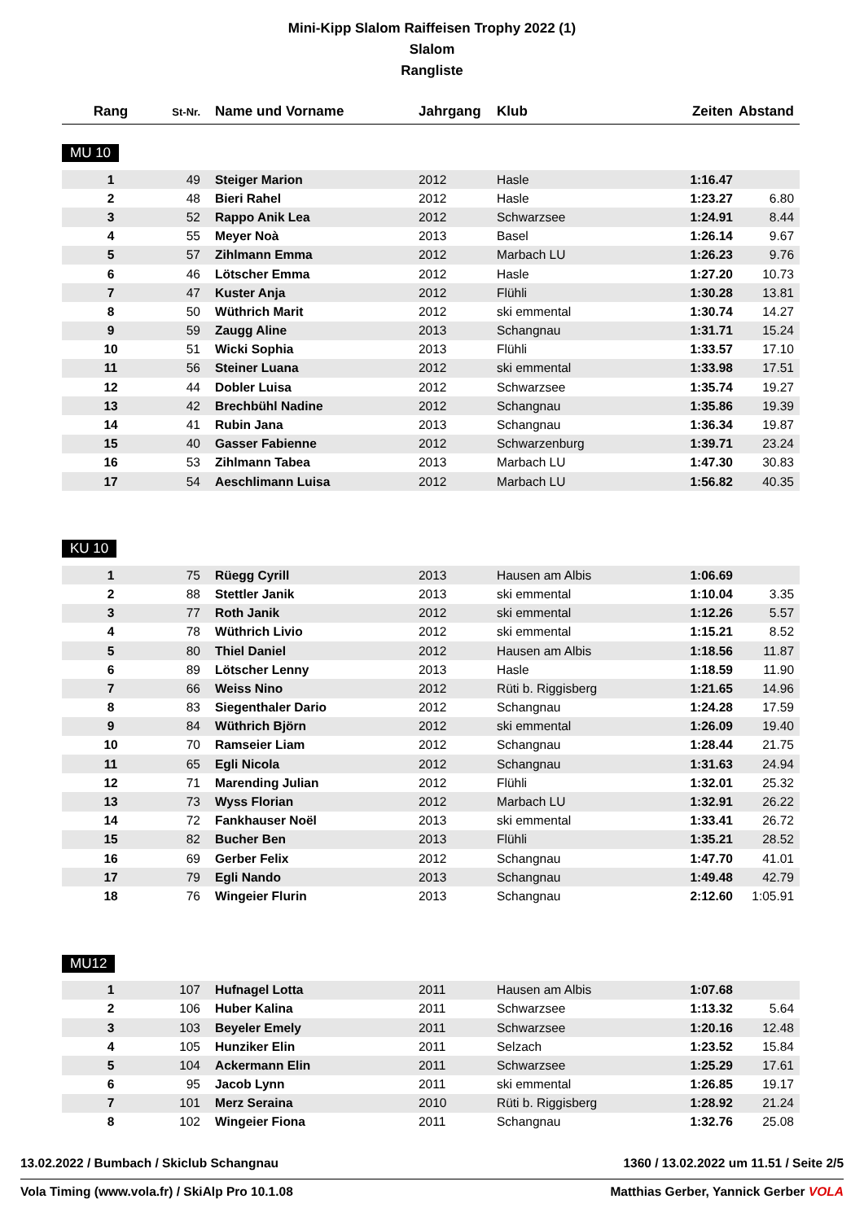Mini-Kipp Slalom Raiffeisen Trophy 2022 (1)
Slalom
Rangliste
| Rang | St-Nr. | Name und Vorname | Jahrgang | Klub | Zeiten | Abstand |
| --- | --- | --- | --- | --- | --- | --- |
MU 10
| 1 | 49 | Steiger Marion | 2012 | Hasle | 1:16.47 | |
| 2 | 48 | Bieri Rahel | 2012 | Hasle | 1:23.27 | 6.80 |
| 3 | 52 | Rappo Anik Lea | 2012 | Schwarzsee | 1:24.91 | 8.44 |
| 4 | 55 | Meyer Noà | 2013 | Basel | 1:26.14 | 9.67 |
| 5 | 57 | Zihlmann Emma | 2012 | Marbach LU | 1:26.23 | 9.76 |
| 6 | 46 | Lötscher Emma | 2012 | Hasle | 1:27.20 | 10.73 |
| 7 | 47 | Kuster Anja | 2012 | Flühli | 1:30.28 | 13.81 |
| 8 | 50 | Wüthrich Marit | 2012 | ski emmental | 1:30.74 | 14.27 |
| 9 | 59 | Zaugg Aline | 2013 | Schangnau | 1:31.71 | 15.24 |
| 10 | 51 | Wicki Sophia | 2013 | Flühli | 1:33.57 | 17.10 |
| 11 | 56 | Steiner Luana | 2012 | ski emmental | 1:33.98 | 17.51 |
| 12 | 44 | Dobler Luisa | 2012 | Schwarzsee | 1:35.74 | 19.27 |
| 13 | 42 | Brechbühl Nadine | 2012 | Schangnau | 1:35.86 | 19.39 |
| 14 | 41 | Rubin Jana | 2013 | Schangnau | 1:36.34 | 19.87 |
| 15 | 40 | Gasser Fabienne | 2012 | Schwarzenburg | 1:39.71 | 23.24 |
| 16 | 53 | Zihlmann Tabea | 2013 | Marbach LU | 1:47.30 | 30.83 |
| 17 | 54 | Aeschlimann Luisa | 2012 | Marbach LU | 1:56.82 | 40.35 |
KU 10
| 1 | 75 | Rüegg Cyrill | 2013 | Hausen am Albis | 1:06.69 | |
| 2 | 88 | Stettler Janik | 2013 | ski emmental | 1:10.04 | 3.35 |
| 3 | 77 | Roth Janik | 2012 | ski emmental | 1:12.26 | 5.57 |
| 4 | 78 | Wüthrich Livio | 2012 | ski emmental | 1:15.21 | 8.52 |
| 5 | 80 | Thiel Daniel | 2012 | Hausen am Albis | 1:18.56 | 11.87 |
| 6 | 89 | Lötscher Lenny | 2013 | Hasle | 1:18.59 | 11.90 |
| 7 | 66 | Weiss Nino | 2012 | Rüti b. Riggisberg | 1:21.65 | 14.96 |
| 8 | 83 | Siegenthaler Dario | 2012 | Schangnau | 1:24.28 | 17.59 |
| 9 | 84 | Wüthrich Björn | 2012 | ski emmental | 1:26.09 | 19.40 |
| 10 | 70 | Ramseier Liam | 2012 | Schangnau | 1:28.44 | 21.75 |
| 11 | 65 | Egli Nicola | 2012 | Schangnau | 1:31.63 | 24.94 |
| 12 | 71 | Marending Julian | 2012 | Flühli | 1:32.01 | 25.32 |
| 13 | 73 | Wyss Florian | 2012 | Marbach LU | 1:32.91 | 26.22 |
| 14 | 72 | Fankhauser Noël | 2013 | ski emmental | 1:33.41 | 26.72 |
| 15 | 82 | Bucher Ben | 2013 | Flühli | 1:35.21 | 28.52 |
| 16 | 69 | Gerber Felix | 2012 | Schangnau | 1:47.70 | 41.01 |
| 17 | 79 | Egli Nando | 2013 | Schangnau | 1:49.48 | 42.79 |
| 18 | 76 | Wingeier Flurin | 2013 | Schangnau | 2:12.60 | 1:05.91 |
MU12
| 1 | 107 | Hufnagel Lotta | 2011 | Hausen am Albis | 1:07.68 | |
| 2 | 106 | Huber Kalina | 2011 | Schwarzsee | 1:13.32 | 5.64 |
| 3 | 103 | Beyeler Emely | 2011 | Schwarzsee | 1:20.16 | 12.48 |
| 4 | 105 | Hunziker Elin | 2011 | Selzach | 1:23.52 | 15.84 |
| 5 | 104 | Ackermann Elin | 2011 | Schwarzsee | 1:25.29 | 17.61 |
| 6 | 95 | Jacob Lynn | 2011 | ski emmental | 1:26.85 | 19.17 |
| 7 | 101 | Merz Seraina | 2010 | Rüti b. Riggisberg | 1:28.92 | 21.24 |
| 8 | 102 | Wingeier Fiona | 2011 | Schangnau | 1:32.76 | 25.08 |
13.02.2022 / Bumbach / Skiclub Schangnau 1360 / 13.02.2022 um 11.51 / Seite 2/5
Vola Timing (www.vola.fr) / SkiAlp Pro 10.1.08 Matthias Gerber, Yannick Gerber VOLA